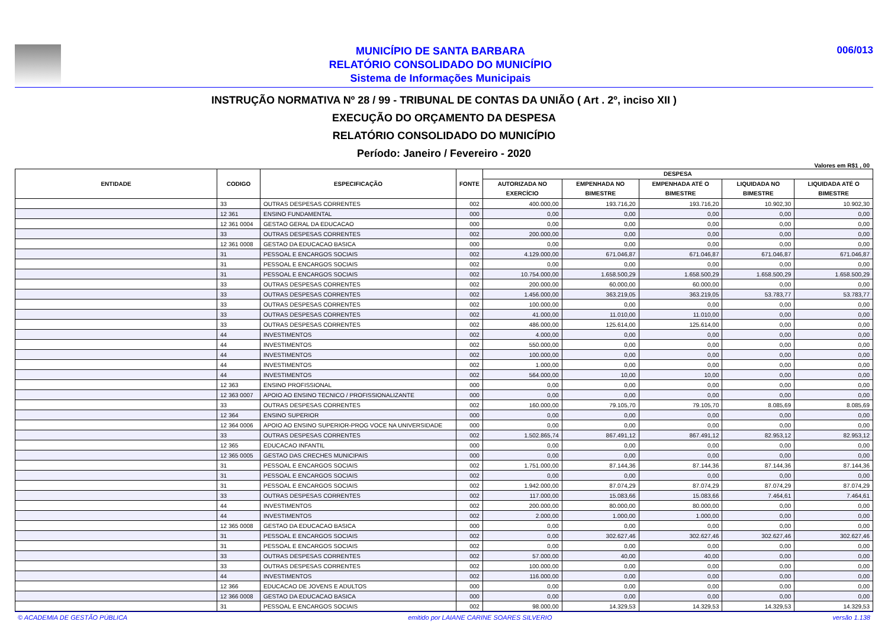MUNICÍPIO DE SANTA BARBARA
RELATÓRIO CONSOLIDADO DO MUNICÍPIO
Sistema de Informações Municipais
006/013
INSTRUÇÃO NORMATIVA Nº 28 / 99 - TRIBUNAL DE CONTAS DA UNIÃO ( Art . 2º, inciso XII )
EXECUÇÃO DO ORÇAMENTO DA DESPESA
RELATÓRIO CONSOLIDADO DO MUNICÍPIO
Período: Janeiro / Fevereiro - 2020
Valores em R$1 , 00
| ENTIDADE | CODIGO | ESPECIFICAÇÃO | FONTE | DESPESA | | | | |
| --- | --- | --- | --- | --- | --- | --- | --- | --- |
| | | | | AUTORIZADA NO EXERCÍCIO | EMPENHADA NO BIMESTRE | EMPENHADA ATÉ O BIMESTRE | LIQUIDADA NO BIMESTRE | LIQUIDADA ATÉ O BIMESTRE |
| | 33 | OUTRAS DESPESAS CORRENTES | 002 | 400.000,00 | 193.716,20 | 193.716,20 | 10.902,30 | 10.902,30 |
| | 12 361 | ENSINO FUNDAMENTAL | 000 | 0,00 | 0,00 | 0,00 | 0,00 | 0,00 |
| | 12 361 0004 | GESTAO GERAL DA EDUCACAO | 000 | 0,00 | 0,00 | 0,00 | 0,00 | 0,00 |
| | 33 | OUTRAS DESPESAS CORRENTES | 002 | 200.000,00 | 0,00 | 0,00 | 0,00 | 0,00 |
| | 12 361 0008 | GESTAO DA EDUCACAO BASICA | 000 | 0,00 | 0,00 | 0,00 | 0,00 | 0,00 |
| | 31 | PESSOAL E ENCARGOS SOCIAIS | 002 | 4.129.000,00 | 671.046,87 | 671.046,87 | 671.046,87 | 671.046,87 |
| | 31 | PESSOAL E ENCARGOS SOCIAIS | 002 | 0,00 | 0,00 | 0,00 | 0,00 | 0,00 |
| | 31 | PESSOAL E ENCARGOS SOCIAIS | 002 | 10.754.000,00 | 1.658.500,29 | 1.658.500,29 | 1.658.500,29 | 1.658.500,29 |
| | 33 | OUTRAS DESPESAS CORRENTES | 002 | 200.000,00 | 60.000,00 | 60.000,00 | 0,00 | 0,00 |
| | 33 | OUTRAS DESPESAS CORRENTES | 002 | 1.456.000,00 | 363.219,05 | 363.219,05 | 53.783,77 | 53.783,77 |
| | 33 | OUTRAS DESPESAS CORRENTES | 002 | 100.000,00 | 0,00 | 0,00 | 0,00 | 0,00 |
| | 33 | OUTRAS DESPESAS CORRENTES | 002 | 41.000,00 | 11.010,00 | 11.010,00 | 0,00 | 0,00 |
| | 33 | OUTRAS DESPESAS CORRENTES | 002 | 486.000,00 | 125.614,00 | 125.614,00 | 0,00 | 0,00 |
| | 44 | INVESTIMENTOS | 002 | 4.000,00 | 0,00 | 0,00 | 0,00 | 0,00 |
| | 44 | INVESTIMENTOS | 002 | 550.000,00 | 0,00 | 0,00 | 0,00 | 0,00 |
| | 44 | INVESTIMENTOS | 002 | 100.000,00 | 0,00 | 0,00 | 0,00 | 0,00 |
| | 44 | INVESTIMENTOS | 002 | 1.000,00 | 0,00 | 0,00 | 0,00 | 0,00 |
| | 44 | INVESTIMENTOS | 002 | 564.000,00 | 10,00 | 10,00 | 0,00 | 0,00 |
| | 12 363 | ENSINO PROFISSIONAL | 000 | 0,00 | 0,00 | 0,00 | 0,00 | 0,00 |
| | 12 363 0007 | APOIO AO ENSINO TECNICO / PROFISSIONALIZANTE | 000 | 0,00 | 0,00 | 0,00 | 0,00 | 0,00 |
| | 33 | OUTRAS DESPESAS CORRENTES | 002 | 160.000,00 | 79.105,70 | 79.105,70 | 8.085,69 | 8.085,69 |
| | 12 364 | ENSINO SUPERIOR | 000 | 0,00 | 0,00 | 0,00 | 0,00 | 0,00 |
| | 12 364 0006 | APOIO AO ENSINO SUPERIOR-PROG VOCE NA UNIVERSIDADE | 000 | 0,00 | 0,00 | 0,00 | 0,00 | 0,00 |
| | 33 | OUTRAS DESPESAS CORRENTES | 002 | 1.502.865,74 | 867.491,12 | 867.491,12 | 82.953,12 | 82.953,12 |
| | 12 365 | EDUCACAO INFANTIL | 000 | 0,00 | 0,00 | 0,00 | 0,00 | 0,00 |
| | 12 365 0005 | GESTAO DAS CRECHES MUNICIPAIS | 000 | 0,00 | 0,00 | 0,00 | 0,00 | 0,00 |
| | 31 | PESSOAL E ENCARGOS SOCIAIS | 002 | 1.751.000,00 | 87.144,36 | 87.144,36 | 87.144,36 | 87.144,36 |
| | 31 | PESSOAL E ENCARGOS SOCIAIS | 002 | 0,00 | 0,00 | 0,00 | 0,00 | 0,00 |
| | 31 | PESSOAL E ENCARGOS SOCIAIS | 002 | 1.942.000,00 | 87.074,29 | 87.074,29 | 87.074,29 | 87.074,29 |
| | 33 | OUTRAS DESPESAS CORRENTES | 002 | 117.000,00 | 15.083,66 | 15.083,66 | 7.464,61 | 7.464,61 |
| | 44 | INVESTIMENTOS | 002 | 200.000,00 | 80.000,00 | 80.000,00 | 0,00 | 0,00 |
| | 44 | INVESTIMENTOS | 002 | 2.000,00 | 1.000,00 | 1.000,00 | 0,00 | 0,00 |
| | 12 365 0008 | GESTAO DA EDUCACAO BASICA | 000 | 0,00 | 0,00 | 0,00 | 0,00 | 0,00 |
| | 31 | PESSOAL E ENCARGOS SOCIAIS | 002 | 0,00 | 302.627,46 | 302.627,46 | 302.627,46 | 302.627,46 |
| | 31 | PESSOAL E ENCARGOS SOCIAIS | 002 | 0,00 | 0,00 | 0,00 | 0,00 | 0,00 |
| | 33 | OUTRAS DESPESAS CORRENTES | 002 | 57.000,00 | 40,00 | 40,00 | 0,00 | 0,00 |
| | 33 | OUTRAS DESPESAS CORRENTES | 002 | 100.000,00 | 0,00 | 0,00 | 0,00 | 0,00 |
| | 44 | INVESTIMENTOS | 002 | 116.000,00 | 0,00 | 0,00 | 0,00 | 0,00 |
| | 12 366 | EDUCACAO DE JOVENS E ADULTOS | 000 | 0,00 | 0,00 | 0,00 | 0,00 | 0,00 |
| | 12 366 0008 | GESTAO DA EDUCACAO BASICA | 000 | 0,00 | 0,00 | 0,00 | 0,00 | 0,00 |
| | 31 | PESSOAL E ENCARGOS SOCIAIS | 002 | 98.000,00 | 14.329,53 | 14.329,53 | 14.329,53 | 14.329,53 |
© ACADEMIA DE GESTÃO PÚBLICA emitido por LAIANE CARINE SOARES SILVERIO versão 1.138